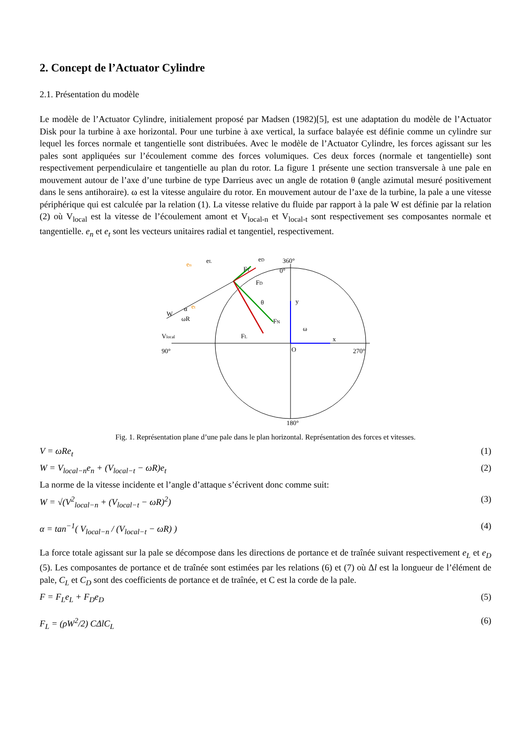2. Concept de l’Actuator Cylindre
2.1. Présentation du modèle
Le modèle de l’Actuator Cylindre, initialement proposé par Madsen (1982)[5], est une adaptation du modèle de l’Actuator Disk pour la turbine à axe horizontal. Pour une turbine à axe vertical, la surface balayée est définie comme un cylindre sur lequel les forces normale et tangentielle sont distribuées. Avec le modèle de l’Actuator Cylindre, les forces agissant sur les pales sont appliquées sur l’écoulement comme des forces volumiques. Ces deux forces (normale et tangentielle) sont respectivement perpendiculaire et tangentielle au plan du rotor. La figure 1 présente une section transversale à une pale en mouvement autour de l’axe d’une turbine de type Darrieus avec un angle de rotation θ (angle azimutal mesuré positivement dans le sens antihoraire). ω est la vitesse angulaire du rotor. En mouvement autour de l’axe de la turbine, la pale a une vitesse périphérique qui est calculée par la relation (1). La vitesse relative du fluide par rapport à la pale W est définie par la relation (2) où V<sub>local</sub> est la vitesse de l’écoulement amont et V<sub>local-n</sub> et V<sub>local-t</sub> sont respectivement ses composantes normale et tangentielle. e<sub>n</sub> et e<sub>t</sub> sont les vecteurs unitaires radial et tangentiel, respectivement.
360°
0°
180°
90°
270°
y
x
O
θ
ω
FT
FD
FN
FL
W
α
ωR
Vlocal
en
eL
eD
et
Fig. 1. Représentation plane d’une pale dans le plan horizontal. Représentation des forces et vitesses.
V = ωRe<sub>t</sub> (1)
W = V<sub>local−n</sub>e<sub>n</sub> + (V<sub>local−t</sub> − ωR)e<sub>t</sub> (2)
La norme de la vitesse incidente et l’angle d’attaque s’écrivent donc comme suit:
W = √(V<sup>2</sup><sub>local−n</sub> + (V<sub>local−t</sub> − ωR)<sup>2</sup>) (3)
α = tan<sup>−1</sup>( V<sub>local−n</sub> / (V<sub>local−t</sub> − ωR) ) (4)
La force totale agissant sur la pale se décompose dans les directions de portance et de traînée suivant respectivement e<sub>L</sub> et e<sub>D</sub> (5). Les composantes de portance et de traînée sont estimées par les relations (6) et (7) où Δl est la longueur de l’élément de pale, C<sub>L</sub> et C<sub>D</sub> sont des coefficients de portance et de traînée, et C est la corde de la pale.
F = F<sub>L</sub>e<sub>L</sub> + F<sub>D</sub>e<sub>D</sub> (5)
F<sub>L</sub> = (ρW<sup>2</sup>/2) CΔlC<sub>L</sub> (6)